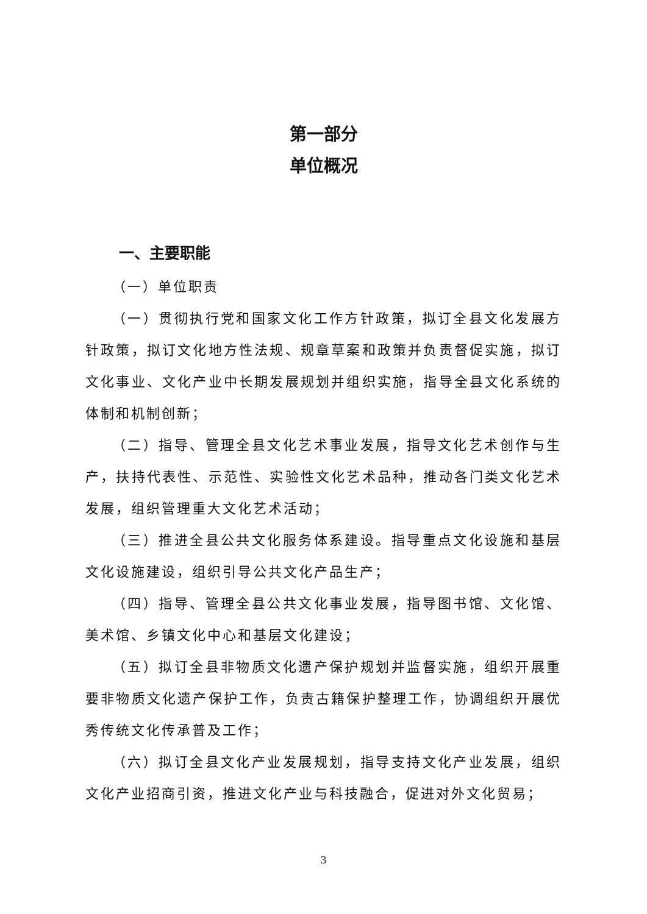第一部分
单位概况
一、主要职能
（一）单位职责
（一）贯彻执行党和国家文化工作方针政策，拟订全县文化发展方针政策，拟订文化地方性法规、规章草案和政策并负责督促实施，拟订文化事业、文化产业中长期发展规划并组织实施，指导全县文化系统的体制和机制创新；
（二）指导、管理全县文化艺术事业发展，指导文化艺术创作与生产，扶持代表性、示范性、实验性文化艺术品种，推动各门类文化艺术发展，组织管理重大文化艺术活动；
（三）推进全县公共文化服务体系建设。指导重点文化设施和基层文化设施建设，组织引导公共文化产品生产；
（四）指导、管理全县公共文化事业发展，指导图书馆、文化馆、美术馆、乡镇文化中心和基层文化建设；
（五）拟订全县非物质文化遗产保护规划并监督实施，组织开展重要非物质文化遗产保护工作，负责古籍保护整理工作，协调组织开展优秀传统文化传承普及工作；
（六）拟订全县文化产业发展规划，指导支持文化产业发展，组织文化产业招商引资，推进文化产业与科技融合，促进对外文化贸易；
3